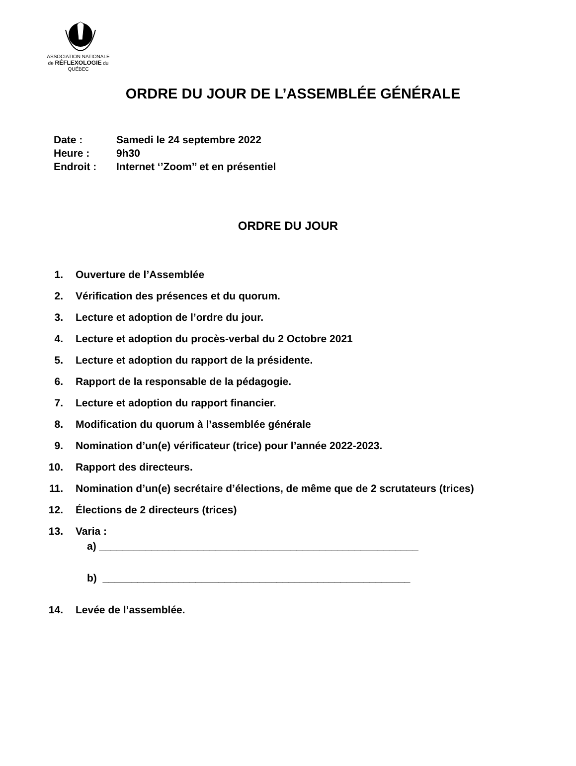ASSOCIATION NATIONALE
de RÉFLEXOLOGIE du
QUÉBEC
ORDRE DU JOUR DE L’ASSEMBLÉE GÉNÉRALE
Date : Samedi le 24 septembre 2022
Heure : 9h30
Endroit : Internet ‘’Zoom’’ et en présentiel
ORDRE DU JOUR
1. Ouverture de l’Assemblée
2. Vérification des présences et du quorum.
3. Lecture et adoption de l’ordre du jour.
4. Lecture et adoption du procès-verbal du 2 Octobre 2021
5. Lecture et adoption du rapport de la présidente.
6. Rapport de la responsable de la pédagogie.
7. Lecture et adoption du rapport financier.
8. Modification du quorum à l’assemblée générale
9. Nomination d’un(e) vérificateur (trice) pour l’année 2022-2023.
10. Rapport des directeurs.
11. Nomination d’un(e) secrétaire d’élections, de même que de 2 scrutateurs (trices)
12. Élections de 2 directeurs (trices)
13. Varia :
a) _______________________________________________________
b) _____________________________________________________
14. Levée de l’assemblée.